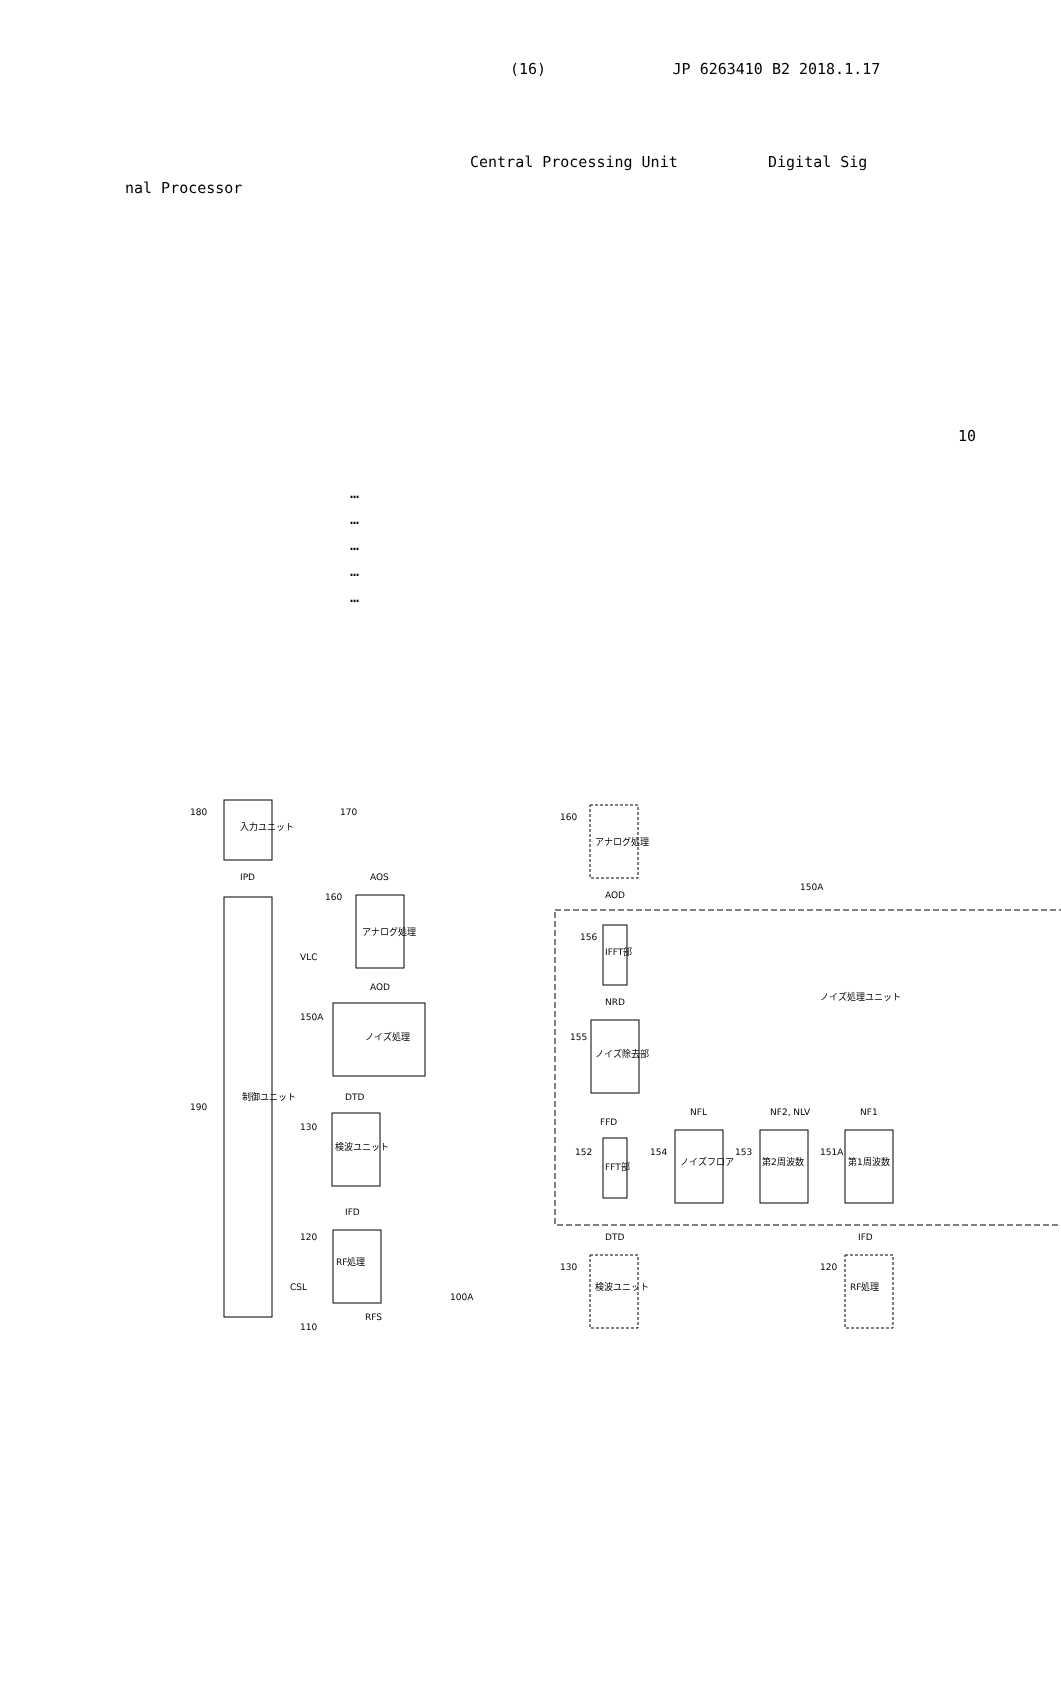(16) JP 6263410 B2 2018.1.17
Central Processing Unit Digital Sig
nal Processor
10
…
…
…
…
…
入力ユニット
制御ユニット
アナログ処理
ノイズ処理
検波ユニット
RF処理
アナログ処理
IFFT部
ノイズ除去部
FFT部
ノイズフロア
第2周波数
第1周波数
検波ユニット
RF処理
ノイズ処理ユニット
180
170
190
160
150A
130
120
110
100A
IPD
AOS
VLC
AOD
DTD
IFD
CSL
RFS
160
150A
156
155
152
154
153
151A
130
120
AOD
NRD
FFD
NFL
NF2, NLV
NF1
DTD
IFD